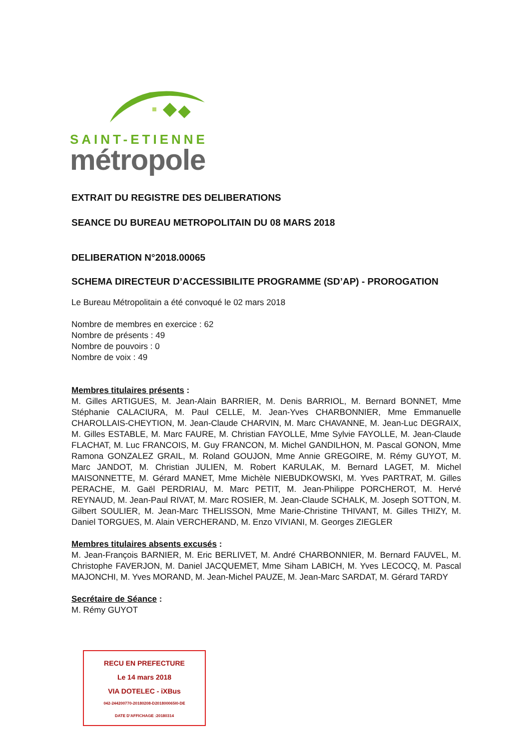SAINT-ETIENNE
métropole
EXTRAIT DU REGISTRE DES DELIBERATIONS
SEANCE DU BUREAU METROPOLITAIN DU 08 MARS 2018
DELIBERATION N°2018.00065
SCHEMA DIRECTEUR D’ACCESSIBILITE PROGRAMME (SD’AP) - PROROGATION
Le Bureau Métropolitain a été convoqué le 02 mars 2018
Nombre de membres en exercice : 62
Nombre de présents : 49
Nombre de pouvoirs : 0
Nombre de voix : 49
Membres titulaires présents :
M. Gilles ARTIGUES, M. Jean-Alain BARRIER, M. Denis BARRIOL, M. Bernard BONNET, Mme Stéphanie CALACIURA, M. Paul CELLE, M. Jean-Yves CHARBONNIER, Mme Emmanuelle CHAROLLAIS-CHEYTION, M. Jean-Claude CHARVIN, M. Marc CHAVANNE, M. Jean-Luc DEGRAIX, M. Gilles ESTABLE, M. Marc FAURE, M. Christian FAYOLLE, Mme Sylvie FAYOLLE, M. Jean-Claude FLACHAT, M. Luc FRANCOIS, M. Guy FRANCON, M. Michel GANDILHON, M. Pascal GONON, Mme Ramona GONZALEZ GRAIL, M. Roland GOUJON, Mme Annie GREGOIRE, M. Rémy GUYOT, M. Marc JANDOT, M. Christian JULIEN, M. Robert KARULAK, M. Bernard LAGET, M. Michel MAISONNETTE, M. Gérard MANET, Mme Michèle NIEBUDKOWSKI, M. Yves PARTRAT, M. Gilles PERACHE, M. Gaël PERDRIAU, M. Marc PETIT, M. Jean-Philippe PORCHEROT, M. Hervé REYNAUD, M. Jean-Paul RIVAT, M. Marc ROSIER, M. Jean-Claude SCHALK, M. Joseph SOTTON, M. Gilbert SOULIER, M. Jean-Marc THELISSON, Mme Marie-Christine THIVANT, M. Gilles THIZY, M. Daniel TORGUES, M. Alain VERCHERAND, M. Enzo VIVIANI, M. Georges ZIEGLER
Membres titulaires absents excusés :
M. Jean-François BARNIER, M. Eric BERLIVET, M. André CHARBONNIER, M. Bernard FAUVEL, M. Christophe FAVERJON, M. Daniel JACQUEMET, Mme Siham LABICH, M. Yves LECOCQ, M. Pascal MAJONCHI, M. Yves MORAND, M. Jean-Michel PAUZE, M. Jean-Marc SARDAT, M. Gérard TARDY
Secrétaire de Séance :
M. Rémy GUYOT
RECU EN PREFECTURE
Le 14 mars 2018
VIA DOTELEC - iXBus
042-244200770-20180208-D201800065I0-DE
DATE D'AFFICHAGE :20180314